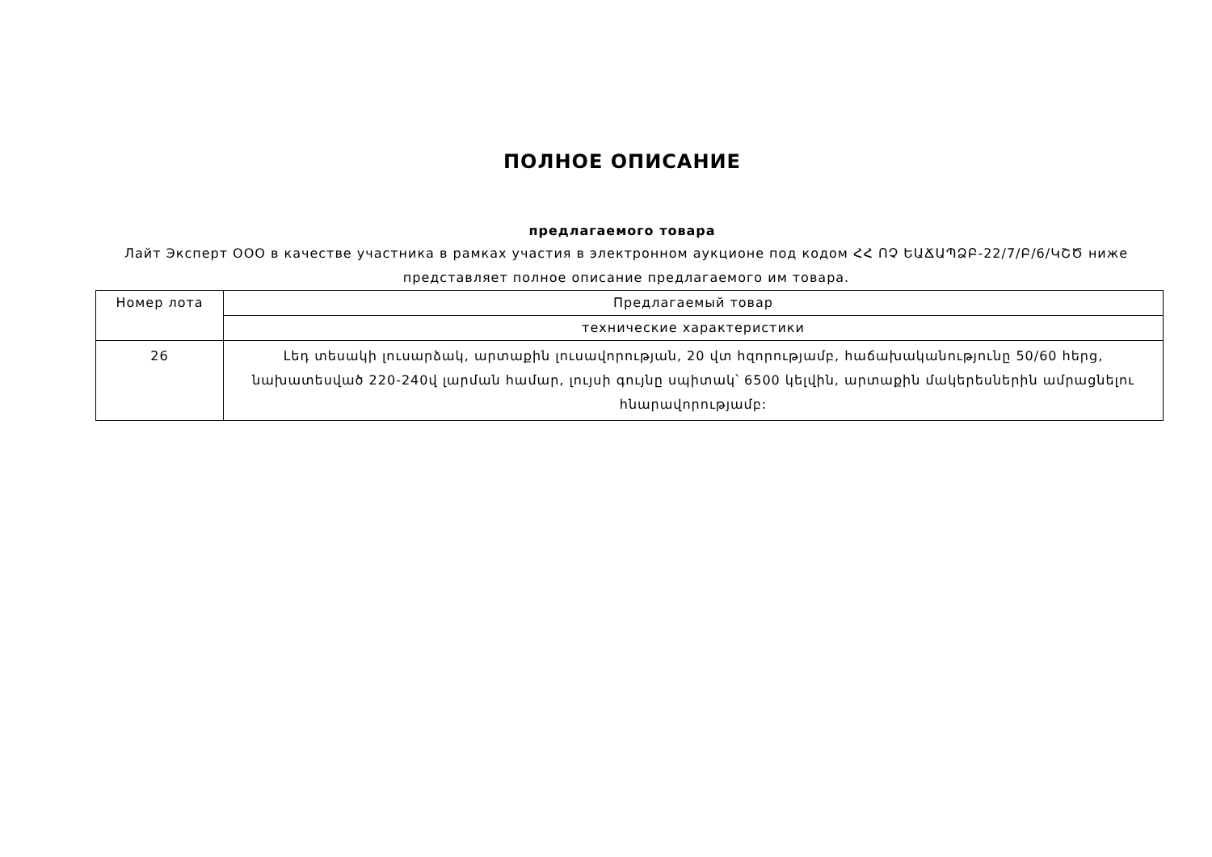ПОЛНОЕ ОПИСАНИЕ
предлагаемого товара
Лайт Эксперт ООО в качестве участника в рамках участия в электронном аукционе под кодом ՀՀ ՈՉ ԵԱՃԱՊՁԲ-22/7/Բ/6/ԿՇԾ ниже представляет полное описание предлагаемого им товара.
| Номер лота | Предлагаемый товар |
| | технические характеристики |
| 26 | Լեդ տեսակի լուսարձակ, արտաքին լուսավորության, 20 վտ հզորությամբ, հաճախականությունը 50/60 հերց, նախատեսված 220-240վ լարման համար, լույսի գույնը սպիտակ՝ 6500 կելվին, արտաքին մակերեսներին ամրացնելու հնարավորությամբ: |